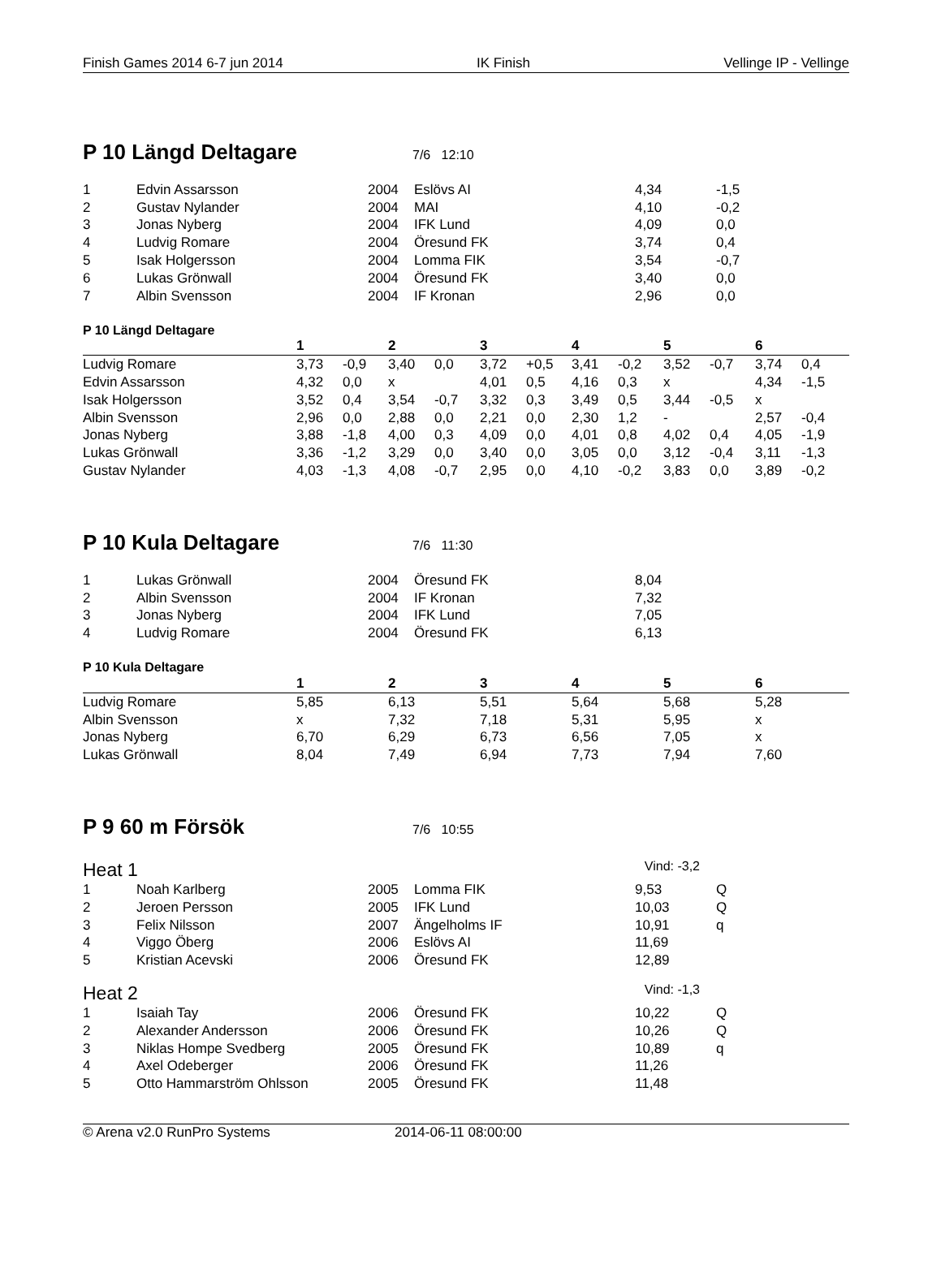Finish Games 2014 6-7 jun 2014 IK Finish Vellinge IP - Vellinge
P 10 Längd Deltagare
7/6 12:10
| 1 | Edvin Assarsson | 2004 | Eslövs AI | 4,34 | -1,5 |
| 2 | Gustav Nylander | 2004 | MAI | 4,10 | -0,2 |
| 3 | Jonas Nyberg | 2004 | IFK Lund | 4,09 | 0,0 |
| 4 | Ludvig Romare | 2004 | Öresund FK | 3,74 | 0,4 |
| 5 | Isak Holgersson | 2004 | Lomma FIK | 3,54 | -0,7 |
| 6 | Lukas Grönwall | 2004 | Öresund FK | 3,40 | 0,0 |
| 7 | Albin Svensson | 2004 | IF Kronan | 2,96 | 0,0 |
P 10 Längd Deltagare
| | 1 | | 2 | | 3 | | 4 | | 5 | | 6 | |
| --- | --- | --- | --- | --- | --- | --- | --- | --- | --- | --- | --- | --- |
| Ludvig Romare | 3,73 | -0,9 | 3,40 | 0,0 | 3,72 | +0,5 | 3,41 | -0,2 | 3,52 | -0,7 | 3,74 | 0,4 |
| Edvin Assarsson | 4,32 | 0,0 | x | | 4,01 | 0,5 | 4,16 | 0,3 | x | | 4,34 | -1,5 |
| Isak Holgersson | 3,52 | 0,4 | 3,54 | -0,7 | 3,32 | 0,3 | 3,49 | 0,5 | 3,44 | -0,5 | x | |
| Albin Svensson | 2,96 | 0,0 | 2,88 | 0,0 | 2,21 | 0,0 | 2,30 | 1,2 | - | | 2,57 | -0,4 |
| Jonas Nyberg | 3,88 | -1,8 | 4,00 | 0,3 | 4,09 | 0,0 | 4,01 | 0,8 | 4,02 | 0,4 | 4,05 | -1,9 |
| Lukas Grönwall | 3,36 | -1,2 | 3,29 | 0,0 | 3,40 | 0,0 | 3,05 | 0,0 | 3,12 | -0,4 | 3,11 | -1,3 |
| Gustav Nylander | 4,03 | -1,3 | 4,08 | -0,7 | 2,95 | 0,0 | 4,10 | -0,2 | 3,83 | 0,0 | 3,89 | -0,2 |
P 10 Kula Deltagare
7/6 11:30
| 1 | Lukas Grönwall | 2004 | Öresund FK | 8,04 |
| 2 | Albin Svensson | 2004 | IF Kronan | 7,32 |
| 3 | Jonas Nyberg | 2004 | IFK Lund | 7,05 |
| 4 | Ludvig Romare | 2004 | Öresund FK | 6,13 |
P 10 Kula Deltagare
| | 1 | 2 | 3 | 4 | 5 | 6 |
| --- | --- | --- | --- | --- | --- | --- |
| Ludvig Romare | 5,85 | 6,13 | 5,51 | 5,64 | 5,68 | 5,28 |
| Albin Svensson | x | 7,32 | 7,18 | 5,31 | 5,95 | x |
| Jonas Nyberg | 6,70 | 6,29 | 6,73 | 6,56 | 7,05 | x |
| Lukas Grönwall | 8,04 | 7,49 | 6,94 | 7,73 | 7,94 | 7,60 |
P 9 60 m Försök
7/6 10:55
Heat 1 Vind: -3,2
| 1 | Noah Karlberg | 2005 | Lomma FIK | 9,53 | Q |
| 2 | Jeroen Persson | 2005 | IFK Lund | 10,03 | Q |
| 3 | Felix Nilsson | 2007 | Ängelholms IF | 10,91 | q |
| 4 | Viggo Öberg | 2006 | Eslövs AI | 11,69 | |
| 5 | Kristian Acevski | 2006 | Öresund FK | 12,89 | |
Heat 2 Vind: -1,3
| 1 | Isaiah Tay | 2006 | Öresund FK | 10,22 | Q |
| 2 | Alexander Andersson | 2006 | Öresund FK | 10,26 | Q |
| 3 | Niklas Hompe Svedberg | 2005 | Öresund FK | 10,89 | q |
| 4 | Axel Odeberger | 2006 | Öresund FK | 11,26 | |
| 5 | Otto Hammarström Ohlsson | 2005 | Öresund FK | 11,48 | |
© Arena v2.0 RunPro Systems 2014-06-11 08:00:00